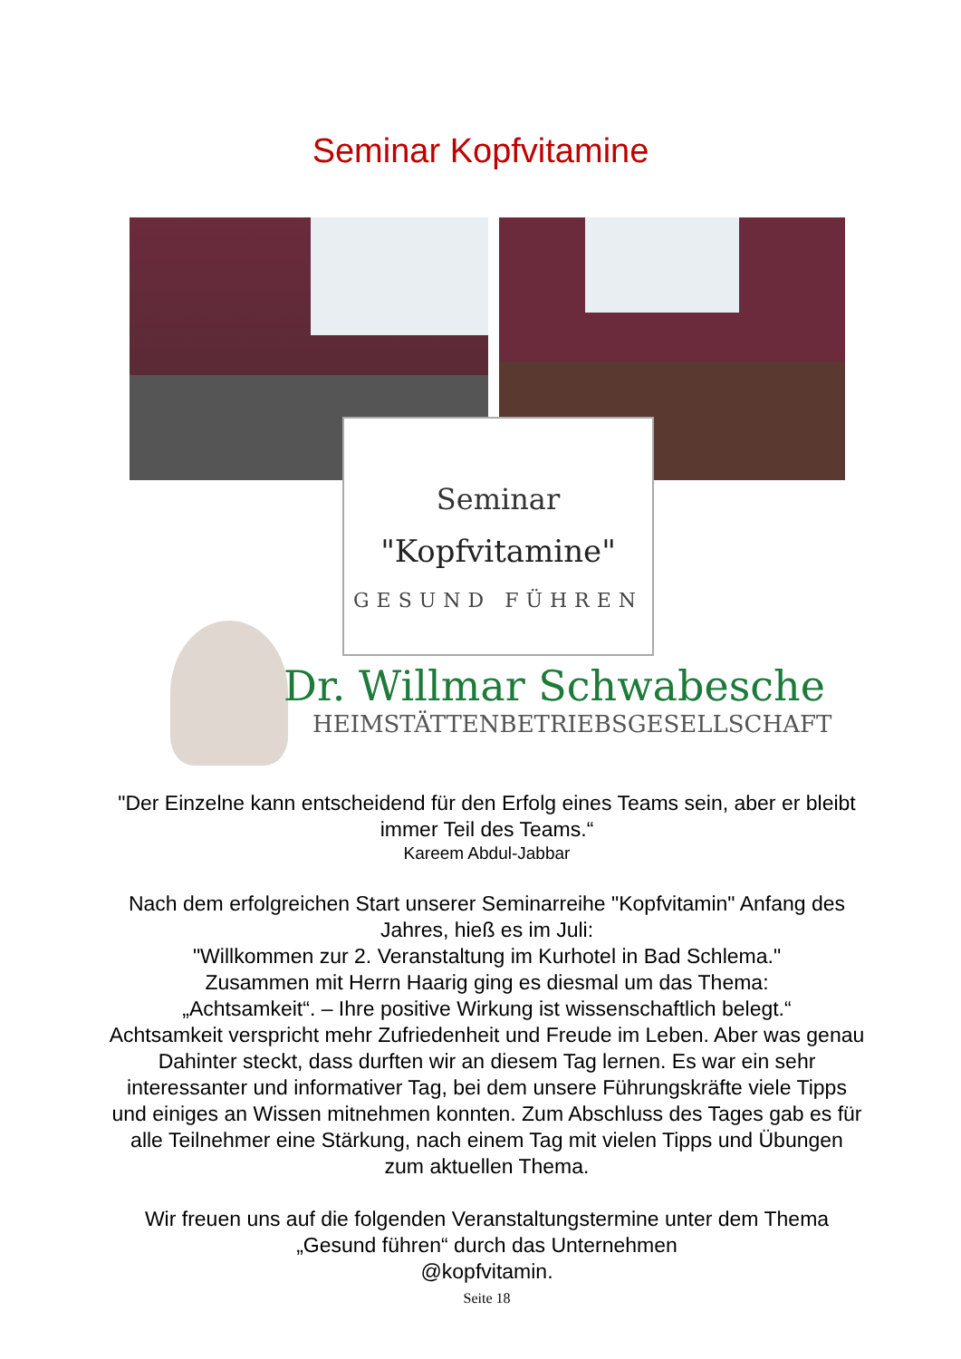Seminar Kopfvitamine
Seminar
"Kopfvitamine"
GESUND FÜHREN
Dr. Willmar Schwabesche
HEIMSTÄTTENBETRIEBSGESELLSCHAFT
"Der Einzelne kann entscheidend für den Erfolg eines Teams sein, aber er bleibt immer Teil des Teams.“
Kareem Abdul-Jabbar
Nach dem erfolgreichen Start unserer Seminarreihe "Kopfvitamin" Anfang des Jahres, hieß es im Juli:
"Willkommen zur 2. Veranstaltung im Kurhotel in Bad Schlema."
Zusammen mit Herrn Haarig ging es diesmal um das Thema:
„Achtsamkeit“. – Ihre positive Wirkung ist wissenschaftlich belegt.“
Achtsamkeit verspricht mehr Zufriedenheit und Freude im Leben. Aber was genau Dahinter steckt, dass durften wir an diesem Tag lernen. Es war ein sehr interessanter und informativer Tag, bei dem unsere Führungskräfte viele Tipps und einiges an Wissen mitnehmen konnten. Zum Abschluss des Tages gab es für alle Teilnehmer eine Stärkung, nach einem Tag mit vielen Tipps und Übungen zum aktuellen Thema.
Wir freuen uns auf die folgenden Veranstaltungstermine unter dem Thema „Gesund führen“ durch das Unternehmen
@kopfvitamin.
Seite 18